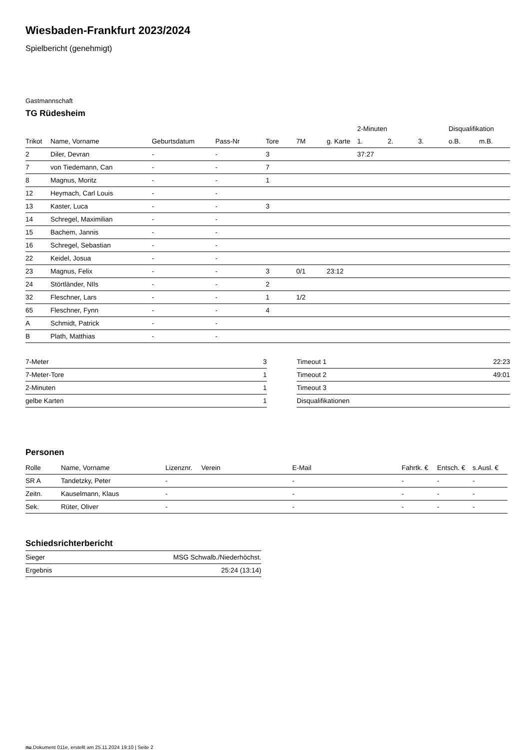Wiesbaden-Frankfurt 2023/2024
Spielbericht (genehmigt)
Gastmannschaft
TG Rüdesheim
| | | | | | | | 2-Minuten | | | Disqualifikation | |
| --- | --- | --- | --- | --- | --- | --- | --- | --- | --- | --- | --- |
| Trikot | Name, Vorname | Geburtsdatum | Pass-Nr | Tore | 7M | g. Karte | 1. | 2. | 3. | o.B. | m.B. |
| 2 | Diler, Devran | - | - | 3 | | | 37:27 | | | | |
| 7 | von Tiedemann, Can | - | - | 7 | | | | | | | |
| 8 | Magnus, Moritz | - | - | 1 | | | | | | | |
| 12 | Heymach, Carl Louis | - | - | | | | | | | | |
| 13 | Kaster, Luca | - | - | 3 | | | | | | | |
| 14 | Schregel, Maximilian | - | - | | | | | | | | |
| 15 | Bachem, Jannis | - | - | | | | | | | | |
| 16 | Schregel, Sebastian | - | - | | | | | | | | |
| 22 | Keidel, Josua | - | - | | | | | | | | |
| 23 | Magnus, Felix | - | - | 3 | 0/1 | 23:12 | | | | | |
| 24 | Störtländer, NIls | - | - | 2 | | | | | | | |
| 32 | Fleschner, Lars | - | - | 1 | 1/2 | | | | | | |
| 65 | Fleschner, Fynn | - | - | 4 | | | | | | | |
| A | Schmidt, Patrick | - | - | | | | | | | | |
| B | Plath, Matthias | - | - | | | | | | | | |
| 7-Meter | 3 |
| 7-Meter-Tore | 1 |
| 2-Minuten | 1 |
| gelbe Karten | 1 |
| Timeout 1 | 22:23 |
| Timeout 2 | 49:01 |
| Timeout 3 | |
| Disqualifikationen | |
Personen
| Rolle | Name, Vorname | Lizenznr. | Verein | E-Mail | Fahrtk. € | Entsch. € | s.Ausl. € |
| --- | --- | --- | --- | --- | --- | --- | --- |
| SR A | Tandetzky, Peter | - | | - | - | - | - |
| Zeitn. | Kauselmann, Klaus | - | | - | - | - | - |
| Sek. | Rüter, Oliver | - | | - | - | - | - |
Schiedsrichterbericht
| Sieger | MSG Schwalb./Niederhöchst. |
| Ergebnis | 25:24 (13:14) |
nu.Dokument 011e, erstellt am 25.11.2024 19:10 | Seite 2